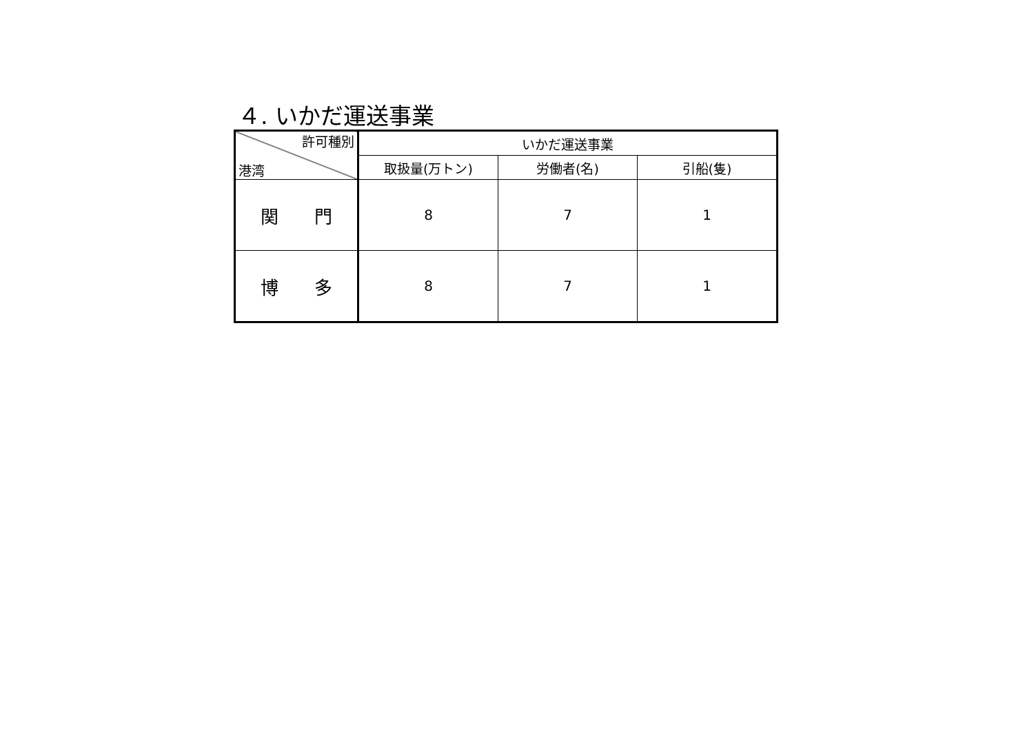４. いかだ運送事業
| 許可種別 港湾 | いかだ運送事業 | | |
| --- | --- | --- | --- |
| | 取扱量(万トン) | 労働者(名) | 引船(隻) |
| 関 門 | 8 | 7 | 1 |
| 博 多 | 8 | 7 | 1 |